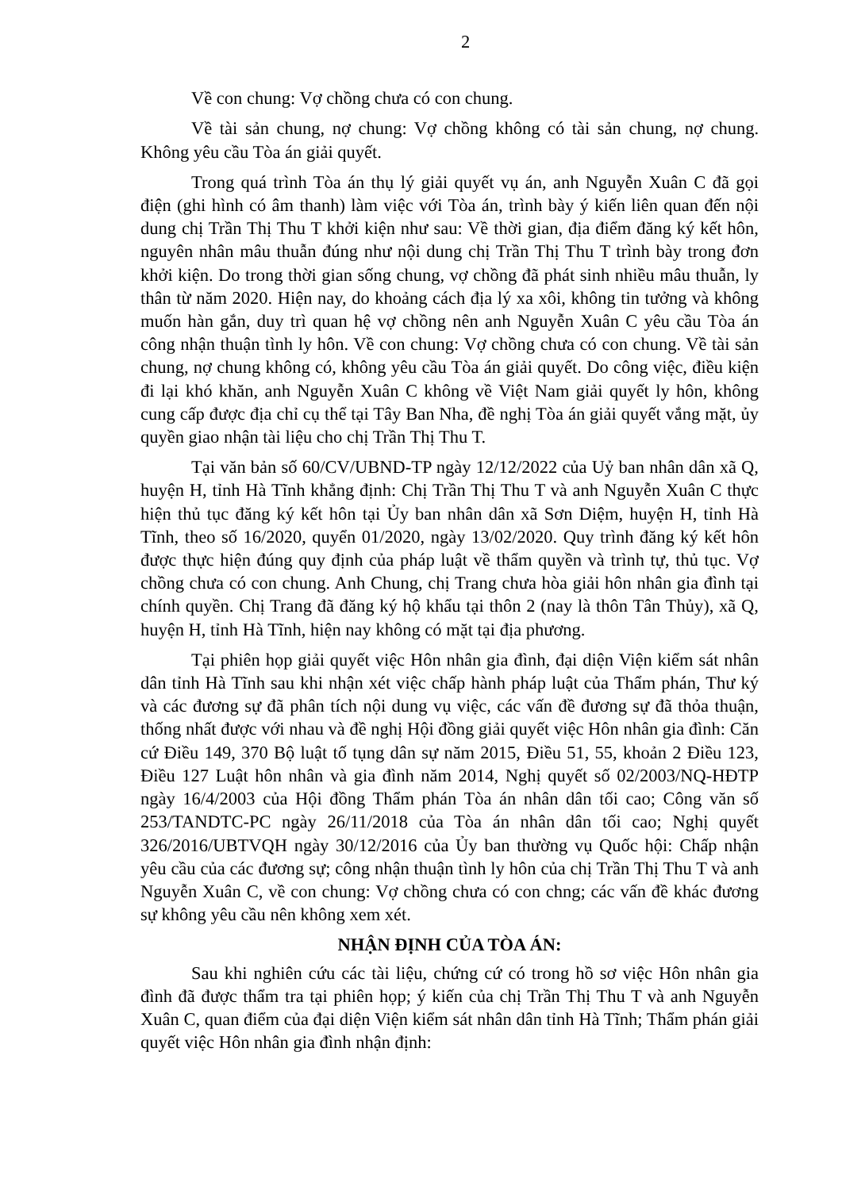2
Về con chung: Vợ chồng chưa có con chung.
Về tài sản chung, nợ chung: Vợ chồng không có tài sản chung, nợ chung. Không yêu cầu Tòa án giải quyết.
Trong quá trình Tòa án thụ lý giải quyết vụ án, anh Nguyễn Xuân C đã gọi điện (ghi hình có âm thanh) làm việc với Tòa án, trình bày ý kiến liên quan đến nội dung chị Trần Thị Thu T khởi kiện như sau: Về thời gian, địa điểm đăng ký kết hôn, nguyên nhân mâu thuẫn đúng như nội dung chị Trần Thị Thu T trình bày trong đơn khởi kiện. Do trong thời gian sống chung, vợ chồng đã phát sinh nhiều mâu thuẫn, ly thân từ năm 2020. Hiện nay, do khoảng cách địa lý xa xôi, không tin tưởng và không muốn hàn gắn, duy trì quan hệ vợ chồng nên anh Nguyễn Xuân C yêu cầu Tòa án công nhận thuận tình ly hôn. Về con chung: Vợ chồng chưa có con chung. Về tài sản chung, nợ chung không có, không yêu cầu Tòa án giải quyết. Do công việc, điều kiện đi lại khó khăn, anh Nguyễn Xuân C không về Việt Nam giải quyết ly hôn, không cung cấp được địa chỉ cụ thể tại Tây Ban Nha, đề nghị Tòa án giải quyết vắng mặt, ủy quyền giao nhận tài liệu cho chị Trần Thị Thu T.
Tại văn bản số 60/CV/UBND-TP ngày 12/12/2022 của Uỷ ban nhân dân xã Q, huyện H, tỉnh Hà Tĩnh khẳng định: Chị Trần Thị Thu T và anh Nguyễn Xuân C thực hiện thủ tục đăng ký kết hôn tại Ủy ban nhân dân xã Sơn Diệm, huyện H, tỉnh Hà Tĩnh, theo số 16/2020, quyển 01/2020, ngày 13/02/2020. Quy trình đăng ký kết hôn được thực hiện đúng quy định của pháp luật về thẩm quyền và trình tự, thủ tục. Vợ chồng chưa có con chung. Anh Chung, chị Trang chưa hòa giải hôn nhân gia đình tại chính quyền. Chị Trang đã đăng ký hộ khẩu tại thôn 2 (nay là thôn Tân Thủy), xã Q, huyện H, tỉnh Hà Tĩnh, hiện nay không có mặt tại địa phương.
Tại phiên họp giải quyết việc Hôn nhân gia đình, đại diện Viện kiểm sát nhân dân tỉnh Hà Tĩnh sau khi nhận xét việc chấp hành pháp luật của Thẩm phán, Thư ký và các đương sự đã phân tích nội dung vụ việc, các vấn đề đương sự đã thỏa thuận, thống nhất được với nhau và đề nghị Hội đồng giải quyết việc Hôn nhân gia đình: Căn cứ Điều 149, 370 Bộ luật tố tụng dân sự năm 2015, Điều 51, 55, khoản 2 Điều 123, Điều 127 Luật hôn nhân và gia đình năm 2014, Nghị quyết số 02/2003/NQ-HĐTP ngày 16/4/2003 của Hội đồng Thẩm phán Tòa án nhân dân tối cao; Công văn số 253/TANDTC-PC ngày 26/11/2018 của Tòa án nhân dân tối cao; Nghị quyết 326/2016/UBTVQH ngày 30/12/2016 của Ủy ban thường vụ Quốc hội: Chấp nhận yêu cầu của các đương sự; công nhận thuận tình ly hôn của chị Trần Thị Thu T và anh Nguyễn Xuân C, về con chung: Vợ chồng chưa có con chng; các vấn đề khác đương sự không yêu cầu nên không xem xét.
NHẬN ĐỊNH CỦA TÒA ÁN:
Sau khi nghiên cứu các tài liệu, chứng cứ có trong hồ sơ việc Hôn nhân gia đình đã được thẩm tra tại phiên họp; ý kiến của chị Trần Thị Thu T và anh Nguyễn Xuân C, quan điểm của đại diện Viện kiểm sát nhân dân tỉnh Hà Tĩnh; Thẩm phán giải quyết việc Hôn nhân gia đình nhận định: